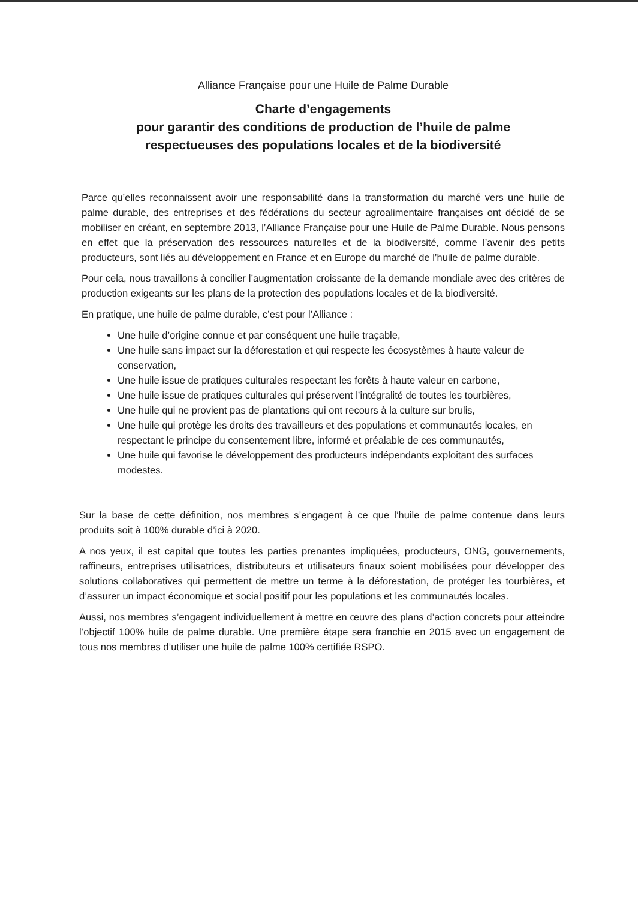Alliance Française pour une Huile de Palme Durable
Charte d’engagements
pour garantir des conditions de production de l’huile de palme
respectueuses des populations locales et de la biodiversité
Parce qu’elles reconnaissent avoir une responsabilité dans la transformation du marché vers une huile de palme durable, des entreprises et des fédérations du secteur agroalimentaire françaises ont décidé de se mobiliser en créant, en septembre 2013, l’Alliance Française pour une Huile de Palme Durable. Nous pensons en effet que la préservation des ressources naturelles et de la biodiversité, comme l’avenir des petits producteurs, sont liés au développement en France et en Europe du marché de l’huile de palme durable.
Pour cela, nous travaillons à concilier l’augmentation croissante de la demande mondiale avec des critères de production exigeants sur les plans de la protection des populations locales et de la biodiversité.
En pratique, une huile de palme durable, c’est pour l’Alliance :
Une huile d’origine connue et par conséquent une huile traçable,
Une huile sans impact sur la déforestation et qui respecte les écosystèmes à haute valeur de conservation,
Une huile issue de pratiques culturales respectant les forêts à haute valeur en carbone,
Une huile issue de pratiques culturales qui préservent l’intégralité de toutes les tourbières,
Une huile qui ne provient pas de plantations qui ont recours à la culture sur brulis,
Une huile qui protège les droits des travailleurs et des populations et communautés locales, en respectant le principe du consentement libre, informé et préalable de ces communautés,
Une huile qui favorise le développement des producteurs indépendants exploitant des surfaces modestes.
Sur la base de cette définition, nos membres s’engagent à ce que l’huile de palme contenue dans leurs produits soit à 100% durable d’ici à 2020.
A nos yeux, il est capital que toutes les parties prenantes impliquées, producteurs, ONG, gouvernements, raffineurs, entreprises utilisatrices, distributeurs et utilisateurs finaux soient mobilisées pour développer des solutions collaboratives qui permettent de mettre un terme à la déforestation, de protéger les tourbières, et d’assurer un impact économique et social positif pour les populations et les communautés locales.
Aussi, nos membres s’engagent individuellement à mettre en œuvre des plans d’action concrets pour atteindre l’objectif 100% huile de palme durable. Une première étape sera franchie en 2015 avec un engagement de tous nos membres d’utiliser une huile de palme 100% certifiée RSPO.